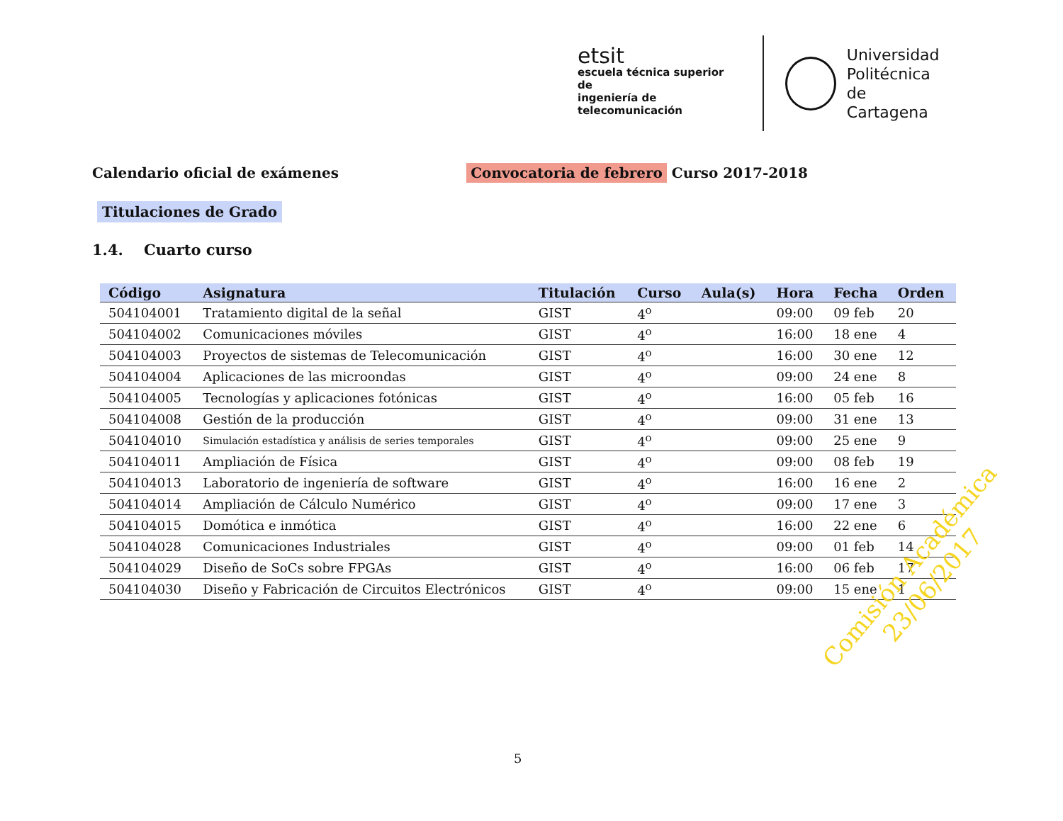etsit
escuela técnica superior de
ingeniería de telecomunicación
Universidad
Politécnica
de Cartagena
Calendario oficial de exámenes Convocatoria de febrero Curso 2017-2018
Titulaciones de Grado
1.4. Cuarto curso
| Código | Asignatura | Titulación | Curso | Aula(s) | Hora | Fecha | Orden |
| --- | --- | --- | --- | --- | --- | --- | --- |
| 504104001 | Tratamiento digital de la señal | GIST | 4<sup>o</sup> | | 09:00 | 09 feb | 20 |
| 504104002 | Comunicaciones móviles | GIST | 4<sup>o</sup> | | 16:00 | 18 ene | 4 |
| 504104003 | Proyectos de sistemas de Telecomunicación | GIST | 4<sup>o</sup> | | 16:00 | 30 ene | 12 |
| 504104004 | Aplicaciones de las microondas | GIST | 4<sup>o</sup> | | 09:00 | 24 ene | 8 |
| 504104005 | Tecnologías y aplicaciones fotónicas | GIST | 4<sup>o</sup> | | 16:00 | 05 feb | 16 |
| 504104008 | Gestión de la producción | GIST | 4<sup>o</sup> | | 09:00 | 31 ene | 13 |
| 504104010 | Simulación estadística y análisis de series temporales | GIST | 4<sup>o</sup> | | 09:00 | 25 ene | 9 |
| 504104011 | Ampliación de Física | GIST | 4<sup>o</sup> | | 09:00 | 08 feb | 19 |
| 504104013 | Laboratorio de ingeniería de software | GIST | 4<sup>o</sup> | | 16:00 | 16 ene | 2 |
| 504104014 | Ampliación de Cálculo Numérico | GIST | 4<sup>o</sup> | | 09:00 | 17 ene | 3 |
| 504104015 | Domótica e inmótica | GIST | 4<sup>o</sup> | | 16:00 | 22 ene | 6 |
| 504104028 | Comunicaciones Industriales | GIST | 4<sup>o</sup> | | 09:00 | 01 feb | 14 |
| 504104029 | Diseño de SoCs sobre FPGAs | GIST | 4<sup>o</sup> | | 16:00 | 06 feb | 17 |
| 504104030 | Diseño y Fabricación de Circuitos Electrónicos | GIST | 4<sup>o</sup> | | 09:00 | 15 ene | 1 |
Comisión Académica
23/06/2017
5